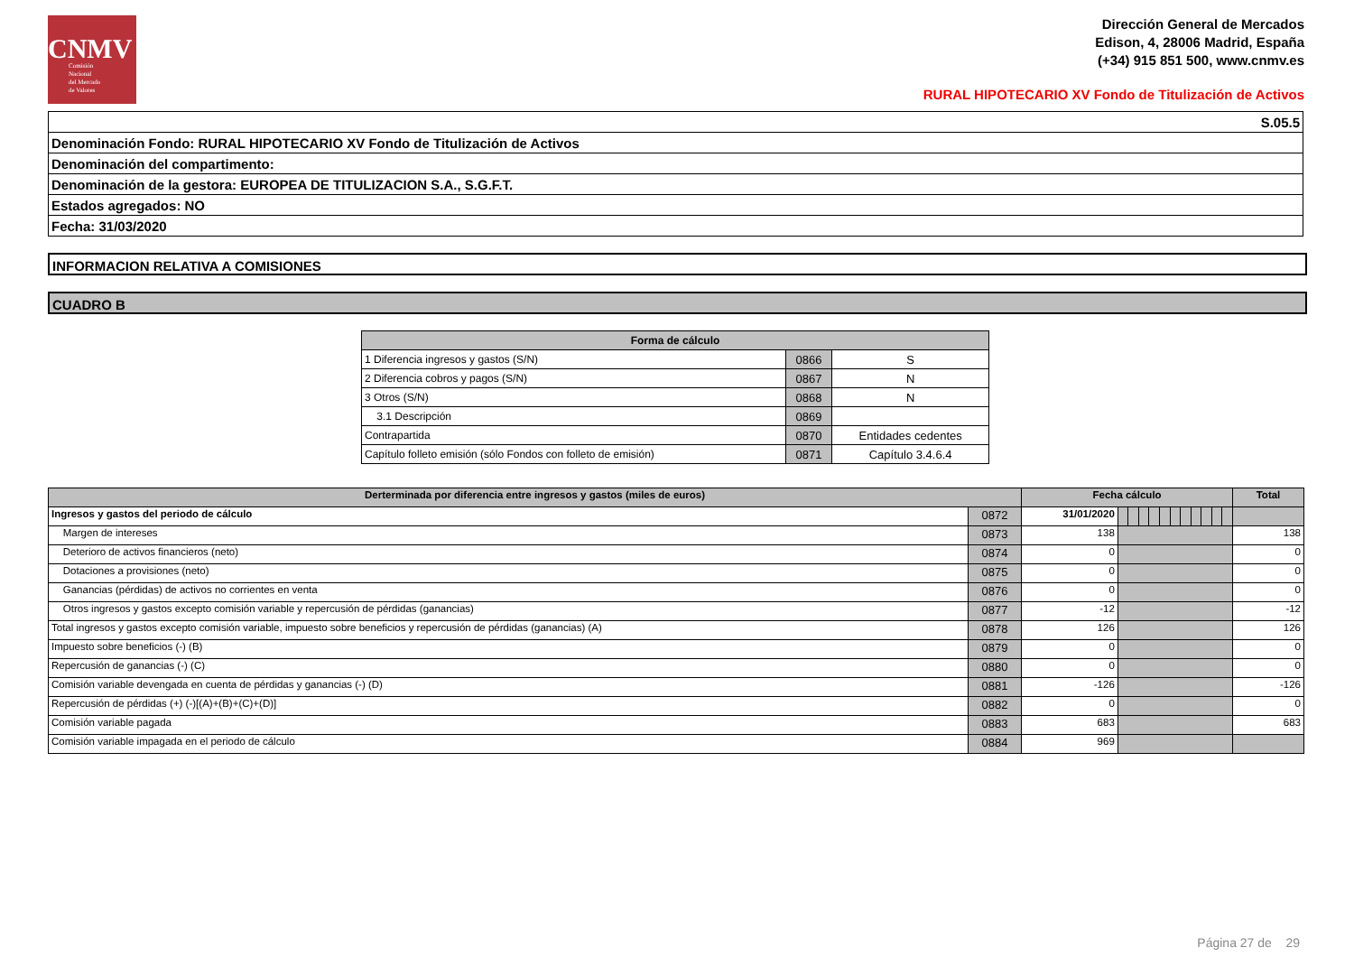CNMV
Comisión
Nacional
del Mercado
de Valores
Dirección General de Mercados
Edison, 4, 28006 Madrid, España
(+34) 915 851 500, www.cnmv.es
RURAL HIPOTECARIO XV Fondo de Titulización de Activos
| S.05.5 |
| Denominación Fondo: RURAL HIPOTECARIO XV Fondo de Titulización de Activos |
| Denominación del compartimento: |
| Denominación de la gestora: EUROPEA DE TITULIZACION S.A., S.G.F.T. |
| Estados agregados: NO |
| Fecha: 31/03/2020 |
INFORMACION RELATIVA A COMISIONES
CUADRO B
| Forma de cálculo | | |
| --- | --- | --- |
| 1 Diferencia ingresos y gastos (S/N) | 0866 | S |
| 2 Diferencia cobros y pagos (S/N) | 0867 | N |
| 3 Otros (S/N) | 0868 | N |
| 3.1 Descripción | 0869 | |
| Contrapartida | 0870 | Entidades cedentes |
| Capítulo folleto emisión (sólo Fondos con folleto de emisión) | 0871 | Capítulo 3.4.6.4 |
| Derterminada por diferencia entre ingresos y gastos (miles de euros) | | Fecha cálculo | | | | | | | | | | | | Total |
| --- | --- | --- | --- | --- | --- | --- | --- | --- | --- | --- | --- | --- | --- | --- |
| Ingresos y gastos del periodo de cálculo | 0872 | 31/01/2020 | | | | | | | | | | | | |
| Margen de intereses | 0873 | 138 | | | | | | | | | | | | 138 |
| Deterioro de activos financieros (neto) | 0874 | 0 | | | | | | | | | | | | 0 |
| Dotaciones a provisiones (neto) | 0875 | 0 | | | | | | | | | | | | 0 |
| Ganancias (pérdidas) de activos no corrientes en venta | 0876 | 0 | | | | | | | | | | | | 0 |
| Otros ingresos y gastos excepto comisión variable y repercusión de pérdidas (ganancias) | 0877 | -12 | | | | | | | | | | | | -12 |
| Total ingresos y gastos excepto comisión variable, impuesto sobre beneficios y repercusión de pérdidas (ganancias) (A) | 0878 | 126 | | | | | | | | | | | | 126 |
| Impuesto sobre beneficios (-) (B) | 0879 | 0 | | | | | | | | | | | | 0 |
| Repercusión de ganancias (-) (C) | 0880 | 0 | | | | | | | | | | | | 0 |
| Comisión variable devengada en cuenta de pérdidas y ganancias (-) (D) | 0881 | -126 | | | | | | | | | | | | -126 |
| Repercusión de pérdidas (+) (-)[(A)+(B)+(C)+(D)] | 0882 | 0 | | | | | | | | | | | | 0 |
| Comisión variable pagada | 0883 | 683 | | | | | | | | | | | | 683 |
| Comisión variable impagada en el periodo de cálculo | 0884 | 969 | | | | | | | | | | | | |
Página 27 de 29